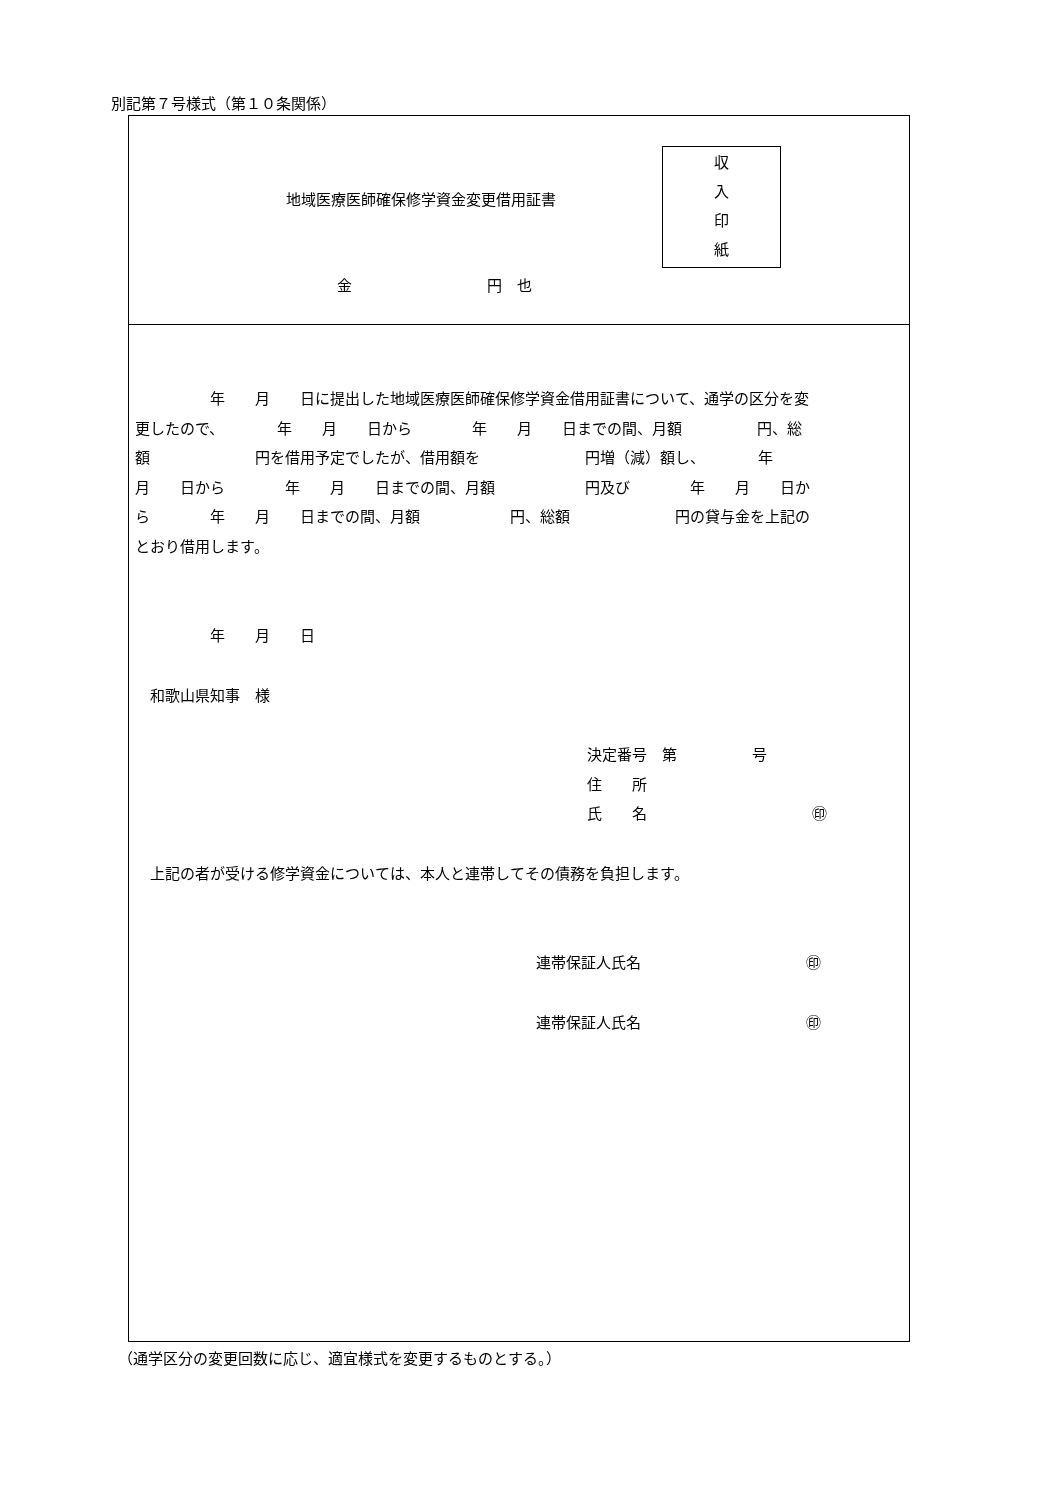別記第７号様式（第１０条関係）
地域医療医師確保修学資金変更借用証書
収
入
印
紙
金　　　　　　　　　円　也
　　　　　年　　月　　日に提出した地域医療医師確保修学資金借用証書について、通学の区分を変 更したので、　　　　年　　月　　日から　　　　年　　月　　日までの間、月額　　　　　円、総 額　　　　　　　円を借用予定でしたが、借用額を　　　　　　　円増（減）額し、　　　　年　　 月　　日から　　　　年　　月　　日までの間、月額　　　　　　円及び　　　　年　　月　　日か ら　　　　年　　月　　日までの間、月額　　　　　　円、総額　　　　　　　円の貸与金を上記の とおり借用します。
　　　　　年　　月　　日
　和歌山県知事　様
決定番号　第　　　　　号
住　　所
氏　　名　　　　　　　　　　　㊞
　上記の者が受ける修学資金については、本人と連帯してその債務を負担します。
連帯保証人氏名　　　　　　　　　　　㊞
連帯保証人氏名　　　　　　　　　　　㊞
（通学区分の変更回数に応じ、適宜様式を変更するものとする。）